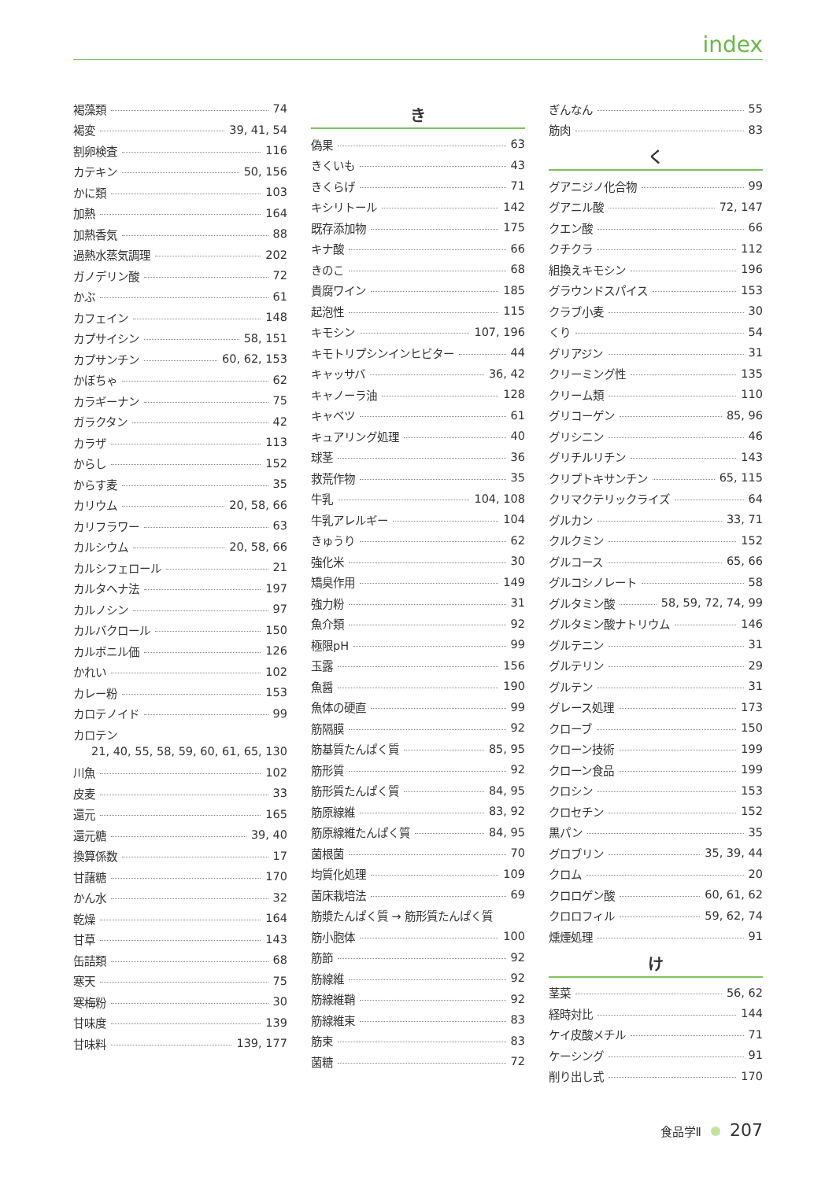index
褐藻類 74
褐変 39, 41, 54
割卵検査 116
カテキン 50, 156
かに類 103
加熱 164
加熱香気 88
過熱水蒸気調理 202
ガノデリン酸 72
かぶ 61
カフェイン 148
カプサイシン 58, 151
カプサンチン 60, 62, 153
かぼちゃ 62
カラギーナン 75
ガラクタン 42
カラザ 113
からし 152
からす麦 35
カリウム 20, 58, 66
カリフラワー 63
カルシウム 20, 58, 66
カルシフェロール 21
カルタヘナ法 197
カルノシン 97
カルバクロール 150
カルボニル価 126
かれい 102
カレー粉 153
カロテノイド 99
カロテン
21, 40, 55, 58, 59, 60, 61, 65, 130
川魚 102
皮麦 33
還元 165
還元糖 39, 40
換算係数 17
甘藷糖 170
かん水 32
乾燥 164
甘草 143
缶詰類 68
寒天 75
寒梅粉 30
甘味度 139
甘味料 139, 177
き
偽果 63
きくいも 43
きくらげ 71
キシリトール 142
既存添加物 175
キナ酸 66
きのこ 68
貴腐ワイン 185
起泡性 115
キモシン 107, 196
キモトリプシンインヒビター 44
キャッサバ 36, 42
キャノーラ油 128
キャベツ 61
キュアリング処理 40
球茎 36
救荒作物 35
牛乳 104, 108
牛乳アレルギー 104
きゅうり 62
強化米 30
矯臭作用 149
強力粉 31
魚介類 92
極限pH 99
玉露 156
魚醤 190
魚体の硬直 99
筋隔膜 92
筋基質たんぱく質 85, 95
筋形質 92
筋形質たんぱく質 84, 95
筋原線維 83, 92
筋原線維たんぱく質 84, 95
菌根菌 70
均質化処理 109
菌床栽培法 69
筋漿たんぱく質 → 筋形質たんぱく質
筋小胞体 100
筋節 92
筋線維 92
筋線維鞘 92
筋線維束 83
筋束 83
菌糖 72
ぎんなん 55
筋肉 83
く
グアニジノ化合物 99
グアニル酸 72, 147
クエン酸 66
クチクラ 112
組換えキモシン 196
グラウンドスパイス 153
クラブ小麦 30
くり 54
グリアジン 31
クリーミング性 135
クリーム類 110
グリコーゲン 85, 96
グリシニン 46
グリチルリチン 143
クリプトキサンチン 65, 115
クリマクテリックライズ 64
グルカン 33, 71
クルクミン 152
グルコース 65, 66
グルコシノレート 58
グルタミン酸 58, 59, 72, 74, 99
グルタミン酸ナトリウム 146
グルテニン 31
グルテリン 29
グルテン 31
グレース処理 173
クローブ 150
クローン技術 199
クローン食品 199
クロシン 153
クロセチン 152
黒パン 35
グロブリン 35, 39, 44
クロム 20
クロロゲン酸 60, 61, 62
クロロフィル 59, 62, 74
燻煙処理 91
け
茎菜 56, 62
経時対比 144
ケイ皮酸メチル 71
ケーシング 91
削り出し式 170
食品学Ⅱ 207